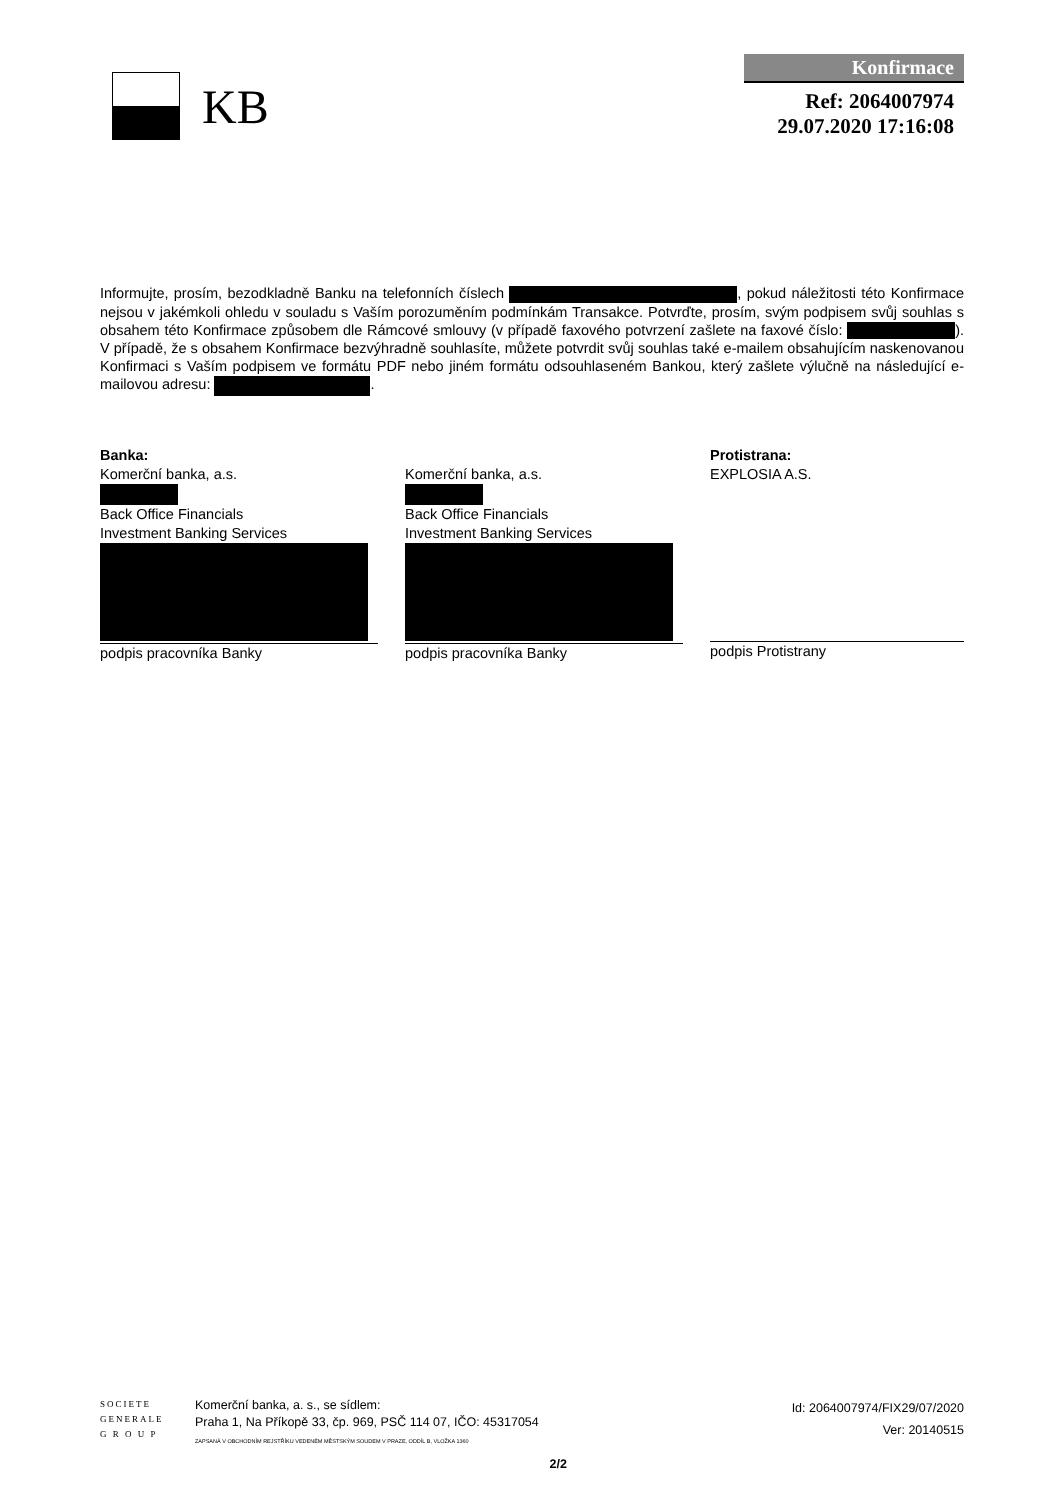KB
Konfirmace
Ref: 2064007974
29.07.2020 17:16:08
Informujte, prosím, bezodkladně Banku na telefonních číslech , pokud náležitosti této Konfirmace nejsou v jakémkoli ohledu v souladu s Vaším porozuměním podmínkám Transakce. Potvrďte, prosím, svým podpisem svůj souhlas s obsahem této Konfirmace způsobem dle Rámcové smlouvy (v případě faxového potvrzení zašlete na faxové číslo: ). V případě, že s obsahem Konfirmace bezvýhradně souhlasíte, můžete potvrdit svůj souhlas také e-mailem obsahujícím naskenovanou Konfirmaci s Vaším podpisem ve formátu PDF nebo jiném formátu odsouhlaseném Bankou, který zašlete výlučně na následující e-mailovou adresu: .
Banka:
Komerční banka, a.s.
Back Office Financials
Investment Banking Services
podpis pracovníka Banky
Komerční banka, a.s.
Back Office Financials
Investment Banking Services
podpis pracovníka Banky
Protistrana:
EXPLOSIA A.S.
podpis Protistrany
SOCIETE
GENERALE
G R O U P
Komerční banka, a. s., se sídlem:
Praha 1, Na Příkopě 33, čp. 969, PSČ 114 07, IČO: 45317054
ZAPSANÁ V OBCHODNÍM REJSTŘÍKU VEDENÉM MĚSTSKÝM SOUDEM V PRAZE, ODDÍL B, VLOŽKA 1360
2/2
Id: 2064007974/FIX29/07/2020
Ver: 20140515